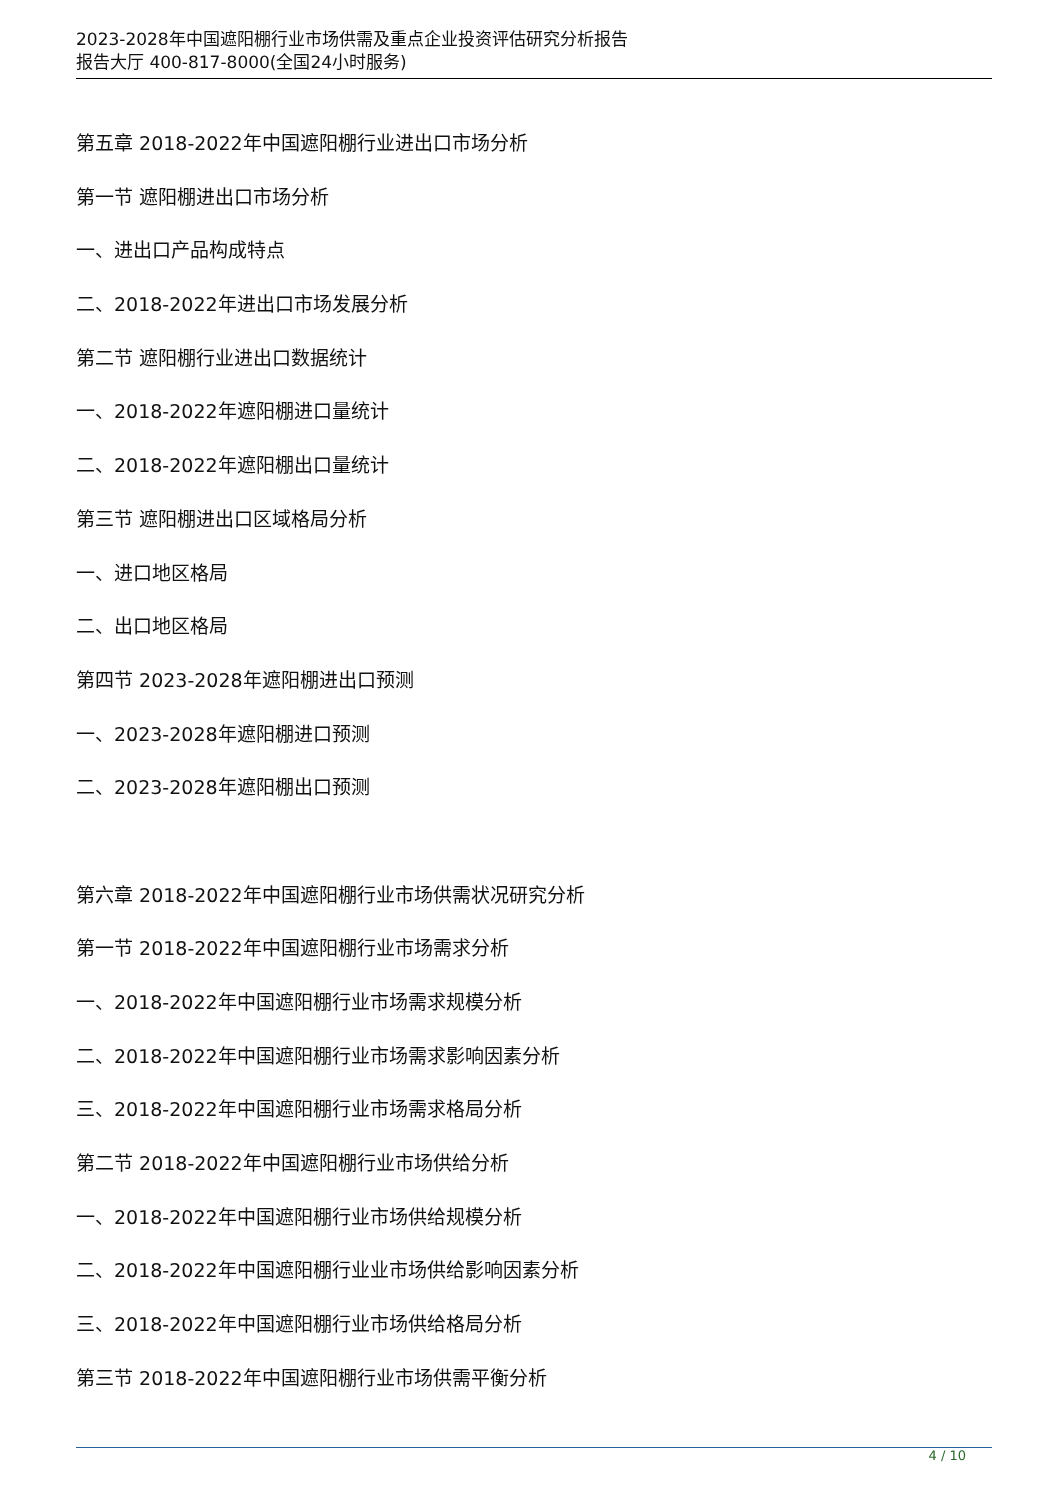2023-2028年中国遮阳棚行业市场供需及重点企业投资评估研究分析报告
报告大厅 400-817-8000(全国24小时服务)
第五章 2018-2022年中国遮阳棚行业进出口市场分析
第一节 遮阳棚进出口市场分析
一、进出口产品构成特点
二、2018-2022年进出口市场发展分析
第二节 遮阳棚行业进出口数据统计
一、2018-2022年遮阳棚进口量统计
二、2018-2022年遮阳棚出口量统计
第三节 遮阳棚进出口区域格局分析
一、进口地区格局
二、出口地区格局
第四节 2023-2028年遮阳棚进出口预测
一、2023-2028年遮阳棚进口预测
二、2023-2028年遮阳棚出口预测
第六章 2018-2022年中国遮阳棚行业市场供需状况研究分析
第一节 2018-2022年中国遮阳棚行业市场需求分析
一、2018-2022年中国遮阳棚行业市场需求规模分析
二、2018-2022年中国遮阳棚行业市场需求影响因素分析
三、2018-2022年中国遮阳棚行业市场需求格局分析
第二节 2018-2022年中国遮阳棚行业市场供给分析
一、2018-2022年中国遮阳棚行业市场供给规模分析
二、2018-2022年中国遮阳棚行业业市场供给影响因素分析
三、2018-2022年中国遮阳棚行业市场供给格局分析
第三节 2018-2022年中国遮阳棚行业市场供需平衡分析
4 / 10